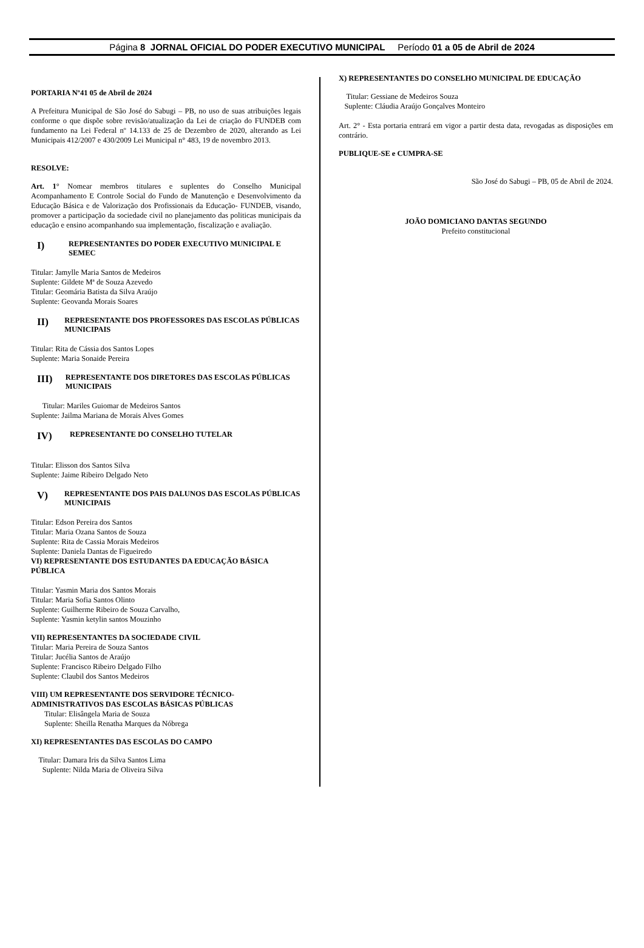Página 8 JORNAL OFICIAL DO PODER EXECUTIVO MUNICIPAL Período 01 a 05 de Abril de 2024
PORTARIA Nº41 05 de Abril de 2024
A Prefeitura Municipal de São José do Sabugi – PB, no uso de suas atribuições legais conforme o que dispõe sobre revisão/atualização da Lei de criação do FUNDEB com fundamento na Lei Federal nº 14.133 de 25 de Dezembro de 2020, alterando as Lei Municipais 412/2007 e 430/2009 Lei Municipal n° 483, 19 de novembro 2013.
RESOLVE:
Art. 1° Nomear membros titulares e suplentes do Conselho Municipal Acompanhamento E Controle Social do Fundo de Manutenção e Desenvolvimento da Educação Básica e de Valorização dos Profissionais da Educação- FUNDEB, visando, promover a participação da sociedade civil no planejamento das politicas municipais da educação e ensino acompanhando sua implementação, fiscalização e avaliação.
I) REPRESENTANTES DO PODER EXECUTIVO MUNICIPAL E SEMEC
Titular: Jamylle Maria Santos de Medeiros
Suplente: Gildete Mª de Souza Azevedo
Titular: Geomária Batista da Silva Araújo
Suplente: Geovanda Morais Soares
II) REPRESENTANTE DOS PROFESSORES DAS ESCOLAS PÚBLICAS MUNICIPAIS
Titular: Rita de Cássia dos Santos Lopes
Suplente: Maria Sonaide Pereira
III) REPRESENTANTE DOS DIRETORES DAS ESCOLAS PÚBLICAS MUNICIPAIS
Titular: Mariles Guiomar de Medeiros Santos
Suplente: Jailma Mariana de Morais Alves Gomes
IV) REPRESENTANTE DO CONSELHO TUTELAR
Titular: Elisson dos Santos Silva
Suplente: Jaime Ribeiro Delgado Neto
V) REPRESENTANTE DOS PAIS DALUNOS DAS ESCOLAS PÚBLICAS MUNICIPAIS
Titular: Edson Pereira dos Santos
Titular: Maria Ozana Santos de Souza
Suplente: Rita de Cassia Morais Medeiros
Suplente: Daniela Dantas de Figueiredo
VI) REPRESENTANTE DOS ESTUDANTES DA EDUCAÇÃO BÁSICA PÚBLICA
Titular: Yasmin Maria dos Santos Morais
Titular: Maria Sofia Santos Olinto
Suplente: Guilherme Ribeiro de Souza Carvalho,
Suplente: Yasmin ketylin santos Mouzinho
VII) REPRESENTANTES DA SOCIEDADE CIVIL
Titular: Maria Pereira de Souza Santos
Titular: Jucélia Santos de Araújo
Suplente: Francisco Ribeiro Delgado Filho
Suplente: Claubil dos Santos Medeiros
VIII) UM REPRESENTANTE DOS SERVIDORE TÉCNICO-ADMINISTRATIVOS DAS ESCOLAS BÁSICAS PÚBLICAS
Titular: Elisângela Maria de Souza
Suplente: Sheilla Renatha Marques da Nóbrega
XI) REPRESENTANTES DAS ESCOLAS DO CAMPO
Titular: Damara Iris da Silva Santos Lima
Suplente: Nilda Maria de Oliveira Silva
X) REPRESENTANTES DO CONSELHO MUNICIPAL DE EDUCAÇÃO
Titular: Gessiane de Medeiros Souza
Suplente: Cláudia Araújo Gonçalves Monteiro
Art. 2° - Esta portaria entrará em vigor a partir desta data, revogadas as disposições em contrário.
PUBLIQUE-SE e CUMPRA-SE
São José do Sabugi – PB, 05 de Abril de 2024.
JOÃO DOMICIANO DANTAS SEGUNDO
Prefeito constitucional